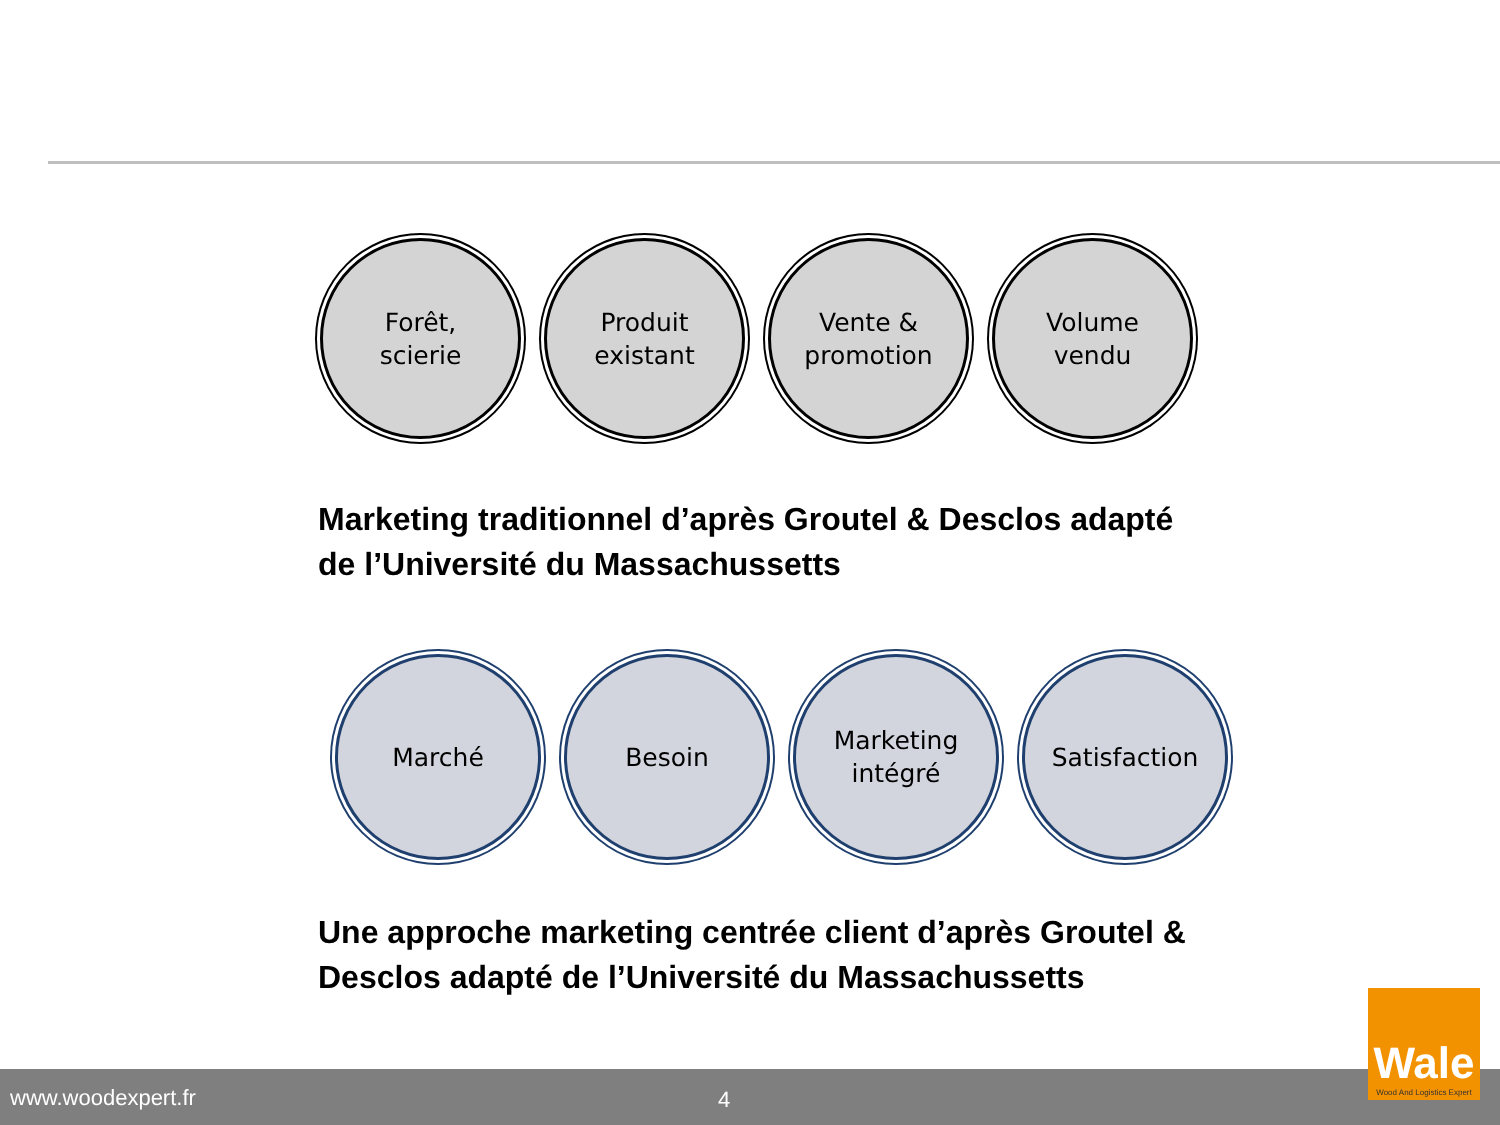Forêt,
scierie
Produit
existant
Vente &
promotion
Volume
vendu
Marketing traditionnel d’après Groutel & Desclos adapté de l’Université du Massachussetts
Marché Besoin Marketing
intégré
Satisfaction
Une approche marketing centrée client d’après Groutel & Desclos adapté de l’Université du Massachussetts
www.woodexpert.fr 4
Wale
Wood And Logistics Expert